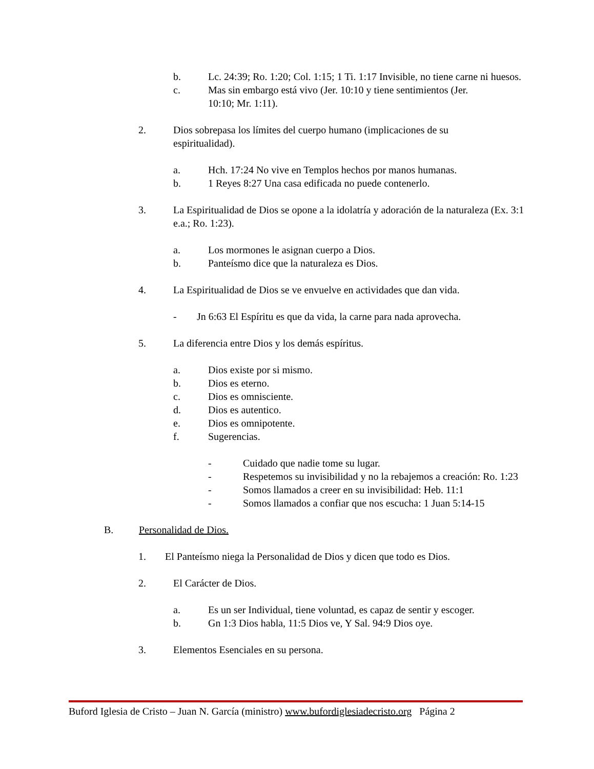b. Lc. 24:39; Ro. 1:20; Col. 1:15; 1 Ti. 1:17 Invisible, no tiene carne ni huesos.
c. Mas sin embargo está vivo (Jer. 10:10 y tiene sentimientos (Jer. 10:10; Mr. 1:11).
2. Dios sobrepasa los límites del cuerpo humano (implicaciones de su espiritualidad).
a. Hch. 17:24 No vive en Templos hechos por manos humanas.
b. 1 Reyes 8:27 Una casa edificada no puede contenerlo.
3. La Espiritualidad de Dios se opone a la idolatría y adoración de la naturaleza (Ex. 3:1 e.a.; Ro. 1:23).
a. Los mormones le asignan cuerpo a Dios.
b. Panteísmo dice que la naturaleza es Dios.
4. La Espiritualidad de Dios se ve envuelve en actividades que dan vida.
- Jn 6:63 El Espíritu es que da vida, la carne para nada aprovecha.
5. La diferencia entre Dios y los demás espíritus.
a. Dios existe por si mismo.
b. Dios es eterno.
c. Dios es omnisciente.
d. Dios es autentico.
e. Dios es omnipotente.
f. Sugerencias.
- Cuidado que nadie tome su lugar.
- Respetemos su invisibilidad y no la rebajemos a creación: Ro. 1:23
- Somos llamados a creer en su invisibilidad: Heb. 11:1
- Somos llamados a confiar que nos escucha: 1 Juan 5:14-15
B. Personalidad de Dios.
1. El Panteísmo niega la Personalidad de Dios y dicen que todo es Dios.
2. El Carácter de Dios.
a. Es un ser Individual, tiene voluntad, es capaz de sentir y escoger.
b. Gn 1:3 Dios habla, 11:5 Dios ve, Y Sal. 94:9 Dios oye.
3. Elementos Esenciales en su persona.
Buford Iglesia de Cristo – Juan N. García (ministro) www.bufordiglesiadecristo.org Página 2